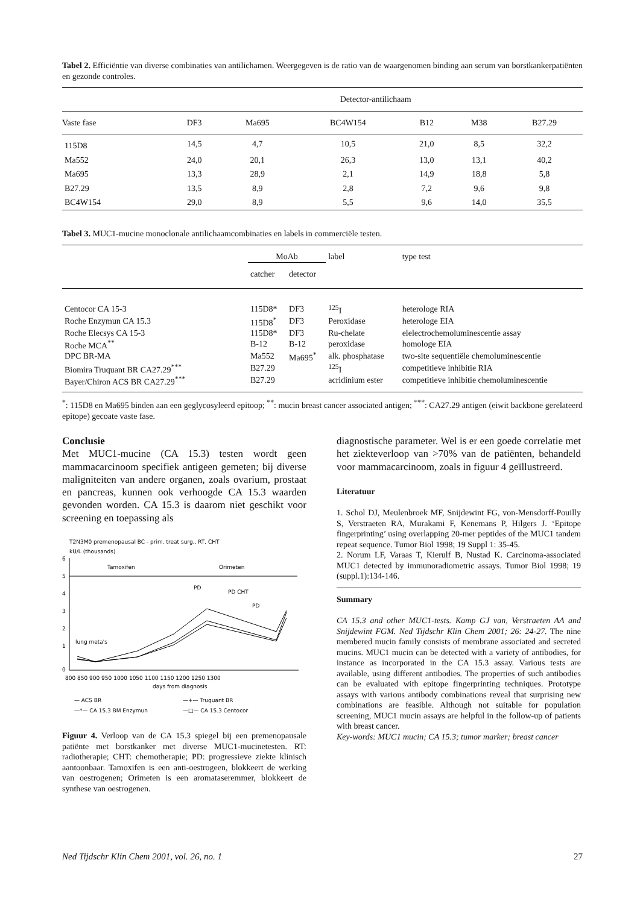Tabel 2. Efficiëntie van diverse combinaties van antilichamen. Weergegeven is de ratio van de waargenomen binding aan serum van borstkankerpatiënten en gezonde controles.
| | Detector-antilichaam | | | | | |
| --- | --- | --- | --- | --- | --- | --- |
| Vaste fase | DF3 | Ma695 | BC4W154 | B12 | M38 | B27.29 |
| 115D8 | 14,5 | 4,7 | 10,5 | 21,0 | 8,5 | 32,2 |
| Ma552 | 24,0 | 20,1 | 26,3 | 13,0 | 13,1 | 40,2 |
| Ma695 | 13,3 | 28,9 | 2,1 | 14,9 | 18,8 | 5,8 |
| B27.29 | 13,5 | 8,9 | 2,8 | 7,2 | 9,6 | 9,8 |
| BC4W154 | 29,0 | 8,9 | 5,5 | 9,6 | 14,0 | 35,5 |
Tabel 3. MUC1-mucine monoclonale antilichaamcombinaties en labels in commerciële testen.
| | MoAb | | label | type test |
| --- | --- | --- | --- | --- |
| | catcher | detector | | |
| Centocor CA 15-3 | 115D8* | DF3 | <sup>125</sup>I | heterologe RIA |
| Roche Enzymun CA 15.3 | 115D8<sup>*</sup> | DF3 | Peroxidase | heterologe EIA |
| Roche Elecsys CA 15-3 | 115D8* | DF3 | Ru-chelate | elelectrochemoluminescentie assay |
| Roche MCA<sup>**</sup> | B-12 | B-12 | peroxidase | homologe EIA |
| DPC BR-MA | Ma552 | Ma695<sup>*</sup> | alk. phosphatase | two-site sequentiële chemoluminescentie |
| Biomira Truquant BR CA27.29<sup>***</sup> | B27.29 | | <sup>125</sup>I | competitieve inhibitie RIA |
| Bayer/Chiron ACS BR CA27.29<sup>***</sup> | B27.29 | | acridinium ester | competitieve inhibitie chemoluminescentie |
<sup>*</sup>: 115D8 en Ma695 binden aan een geglycosyleerd epitoop; <sup>**</sup>: mucin breast cancer associated antigen; <sup>***</sup>: CA27.29 antigen (eiwit backbone gerelateerd epitope) gecoate vaste fase.
Conclusie
Met MUC1-mucine (CA 15.3) testen wordt geen mammacarcinoom specifiek antigeen gemeten; bij diverse maligniteiten van andere organen, zoals ovarium, prostaat en pancreas, kunnen ook verhoogde CA 15.3 waarden gevonden worden. CA 15.3 is daarom niet geschikt voor screening en toepassing als
T2N3M0 premenopausal BC - prim. treat surg., RT, CHT
kU/L (thousands)
6
5
4
3
2
1
0
Tamoxifen
Orimeten
PD
PD CHT
PD
lung meta's
800 850 900 950 1000 1050 1100 1150 1200 1250 1300
days from diagnosis
— ACS BR
—+— Truquant BR
—*— CA 15.3 BM Enzymun
—□— CA 15.3 Centocor
Figuur 4. Verloop van de CA 15.3 spiegel bij een premenopausale patiënte met borstkanker met diverse MUC1-mucinetesten. RT: radiotherapie; CHT: chemotherapie; PD: progressieve ziekte klinisch aantoonbaar. Tamoxifen is een anti-oestrogeen, blokkeert de werking van oestrogenen; Orimeten is een aromataseremmer, blokkeert de synthese van oestrogenen.
diagnostische parameter. Wel is er een goede correlatie met het ziekteverloop van >70% van de patiënten, behandeld voor mammacarcinoom, zoals in figuur 4 geïllustreerd.
Literatuur
1. Schol DJ, Meulenbroek MF, Snijdewint FG, von-Mensdorff-Pouilly S, Verstraeten RA, Murakami F, Kenemans P, Hilgers J. ‘Epitope fingerprinting’ using overlapping 20-mer peptides of the MUC1 tandem repeat sequence. Tumor Biol 1998; 19 Suppl 1: 35-45.
2. Norum LF, Varaas T, Kierulf B, Nustad K. Carcinoma-associated MUC1 detected by immunoradiometric assays. Tumor Biol 1998; 19 (suppl.1):134-146.
Summary
CA 15.3 and other MUC1-tests. Kamp GJ van, Verstraeten AA and Snijdewint FGM. Ned Tijdschr Klin Chem 2001; 26: 24-27. The nine membered mucin family consists of membrane associated and secreted mucins. MUC1 mucin can be detected with a variety of antibodies, for instance as incorporated in the CA 15.3 assay. Various tests are available, using different antibodies. The properties of such antibodies can be evaluated with epitope fingerprinting techniques. Prototype assays with various antibody combinations reveal that surprising new combinations are feasible. Although not suitable for population screening, MUC1 mucin assays are helpful in the follow-up of patients with breast cancer.
Key-words: MUC1 mucin; CA 15.3; tumor marker; breast cancer
Ned Tijdschr Klin Chem 2001, vol. 26, no. 1 27